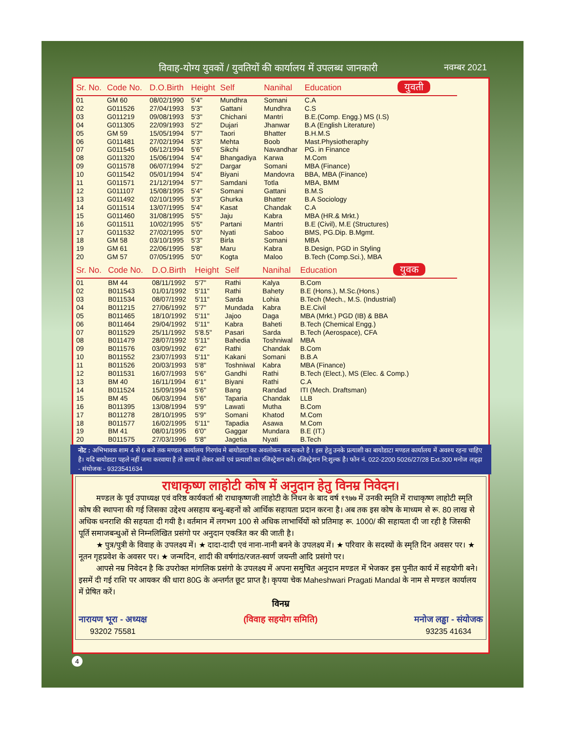विवाह-योग्य युवकों / युवतियों की कार्यालय में उपलब्ध जानकारी नवम्बर 2021
| Sr. No. | Code No. | D.O.Birth | Height | Self | Nanihal | Education युवती |
| --- | --- | --- | --- | --- | --- | --- |
| 01 | GM 60 | 08/02/1990 | 5'4" | Mundhra | Somani | C.A |
| 02 | G011526 | 27/04/1993 | 5'3" | Gattani | Mundhra | C.S |
| 03 | G011219 | 09/08/1993 | 5'3" | Chichani | Mantri | B.E.(Comp. Engg.) MS (I.S) |
| 04 | G011305 | 22/09/1993 | 5'2" | Dujari | Jhanwar | B.A (English Literature) |
| 05 | GM 59 | 15/05/1994 | 5'7" | Taori | Bhatter | B.H.M.S |
| 06 | G011481 | 27/02/1994 | 5'3" | Mehta | Boob | Mast.Physiotheraphy |
| 07 | G011545 | 06/12/1994 | 5'6" | Sikchi | Navandhar | PG. in Finance |
| 08 | G011320 | 15/06/1994 | 5'4" | Bhangadiya | Karwa | M.Com |
| 09 | G011578 | 06/07/1994 | 5'2" | Dargar | Somani | MBA (Finance) |
| 10 | G011542 | 05/01/1994 | 5'4" | Biyani | Mandovra | BBA, MBA (Finance) |
| 11 | G011571 | 21/12/1994 | 5'7" | Samdani | Totla | MBA, BMM |
| 12 | G011107 | 15/08/1995 | 5'4" | Somani | Gattani | B.M.S |
| 13 | G011492 | 02/10/1995 | 5'3" | Ghurka | Bhatter | B.A Sociology |
| 14 | G011514 | 13/07/1995 | 5'4" | Kasat | Chandak | C.A |
| 15 | G011460 | 31/08/1995 | 5'5" | Jaju | Kabra | MBA (HR.& Mrkt.) |
| 16 | G011511 | 10/02/1995 | 5'5" | Partani | Mantri | B.E (Civil), M.E (Structures) |
| 17 | G011532 | 27/02/1995 | 5'0" | Nyati | Saboo | BMS, PG.Dip. B.Mgmt. |
| 18 | GM 58 | 03/10/1995 | 5'3" | Birla | Somani | MBA |
| 19 | GM 61 | 22/06/1995 | 5'8" | Maru | Kabra | B.Design, PGD in Styling |
| 20 | GM 57 | 07/05/1995 | 5'0" | Kogta | Maloo | B.Tech (Comp.Sci.), MBA |
| Sr. No. | Code No. | D.O.Birth | Height | Self | Nanihal | Education युवक |
| --- | --- | --- | --- | --- | --- | --- |
| 01 | BM 44 | 08/11/1992 | 5'7" | Rathi | Kalya | B.Com |
| 02 | B011543 | 01/01/1992 | 5'11" | Rathi | Bahety | B.E (Hons.), M.Sc.(Hons.) |
| 03 | B011534 | 08/07/1992 | 5'11" | Sarda | Lohia | B.Tech (Mech., M.S. (Industrial) |
| 04 | B011215 | 27/06/1992 | 5'7" | Mundada | Kabra | B.E.Civil |
| 05 | B011465 | 18/10/1992 | 5'11" | Jajoo | Daga | MBA (Mrkt.) PGD (IB) & BBA |
| 06 | B011464 | 29/04/1992 | 5'11" | Kabra | Baheti | B.Tech (Chemical Engg.) |
| 07 | B011529 | 25/11/1992 | 5'8.5" | Pasari | Sarda | B.Tech (Aerospace), CFA |
| 08 | B011479 | 28/07/1992 | 5'11" | Bahedia | Toshniwal | MBA |
| 09 | B011576 | 03/09/1992 | 6'2" | Rathi | Chandak | B.Com |
| 10 | B011552 | 23/07/1993 | 5'11" | Kakani | Somani | B.B.A |
| 11 | B011526 | 20/03/1993 | 5'8" | Toshniwal | Kabra | MBA (Finance) |
| 12 | B011531 | 16/07/1993 | 5'6" | Gandhi | Rathi | B.Tech (Elect.), MS (Elec. & Comp.) |
| 13 | BM 40 | 16/11/1994 | 6'1" | Biyani | Rathi | C.A |
| 14 | B011524 | 15/09/1994 | 5'6" | Bang | Randad | ITI (Mech. Draftsman) |
| 15 | BM 45 | 06/03/1994 | 5'6" | Taparia | Chandak | LLB |
| 16 | B011395 | 13/08/1994 | 5'9" | Lawati | Mutha | B.Com |
| 17 | B011278 | 28/10/1995 | 5'9" | Somani | Khatod | M.Com |
| 18 | B011577 | 16/02/1995 | 5'11" | Tapadia | Asawa | M.Com |
| 19 | BM 41 | 08/01/1995 | 6'0" | Gaggar | Mundara | B.E (IT.) |
| 20 | B011575 | 27/03/1996 | 5'8" | Jagetia | Nyati | B.Tech |
नोट : अभिभावक शाम 4 से 6 बजे तक मण्डल कार्यालय गिरगांव मे बायोडाटा का अवलोकन कर सकते है । इस हेतु उनके प्रत्याशी का बायोडाटा मण्डल कार्यालय में अवश्य रहना चाहिए है। यदि बायोडाटा पहले नहीं जमा करवाया है तो साथ में लेकर आवें एवं प्रत्याशी का रजिस्ट्रेशन करें। रजिस्ट्रेशन नि:शुल्क है। फोन नं. 022-2200 5026/27/28 Ext.300 मनोज लड्ढ़ा - संयोजक - 9323541634
राधाकृष्ण लाहोटी कोष में अनुदान हेतु विनम्र निवेदन।
मण्डल के पूर्व उपाध्यक्ष एवं वरिष्ठ कार्यकर्ता श्री राधाकृष्णजी लाहोटी के निधन के बाद वर्ष १९७७ में उनकी स्मृति में राधाकृष्ण लाहोटी स्मृति कोष की स्थापना की गई जिसका उद्देश्य असहाय बन्धु-बहनों को आर्थिक सहायता प्रदान करना है। अब तक इस कोष के माध्यम से रू. 80 लाख से अधिक धनराशि की सहयता दी गयी है। वर्तमान में लगभग 100 से अधिक लाभार्थियों को प्रतिमाह रू. 1000/ की सहायता दी जा रही है जिसकी पूर्ति समाजबन्धुओं से निम्नलिखित प्रसंगो पर अनुदान एकत्रित कर की जाती है।
★ पुत्र/पुत्री के विवाह के उपलक्ष्य में। ★ दादा-दादी एवं नाना-नानी बनने के उपलक्ष्य में। ★ परिवार के सदस्यों के स्मृति दिन अवसर पर। ★ नूतन गृहप्रवेश के अवसर पर। ★ जन्मदिन, शादी की वर्षगांठ/रजत-स्वर्ण जयन्ती आदि प्रसंगो पर।
आपसे नम्र निवेदन है कि उपरोक्त मांगलिक प्रसंगो के उपलक्ष्य में अपना समुचित अनुदान मण्डल में भेजकर इस पुनीत कार्य में सहयोगी बने। इसमें दी गई राशि पर आयकर की धारा 80G के अन्तर्गत छूट प्राप्त है। कृपया चेक Maheshwari Pragati Mandal के नाम से मण्डल कार्यालय में प्रेषित करें।
विनम्र
नारायण भूरा - अध्यक्ष
93202 75581
(विवाह सहयोग समिति) मनोज लड्ढा - संयोजक
93235 41634
4